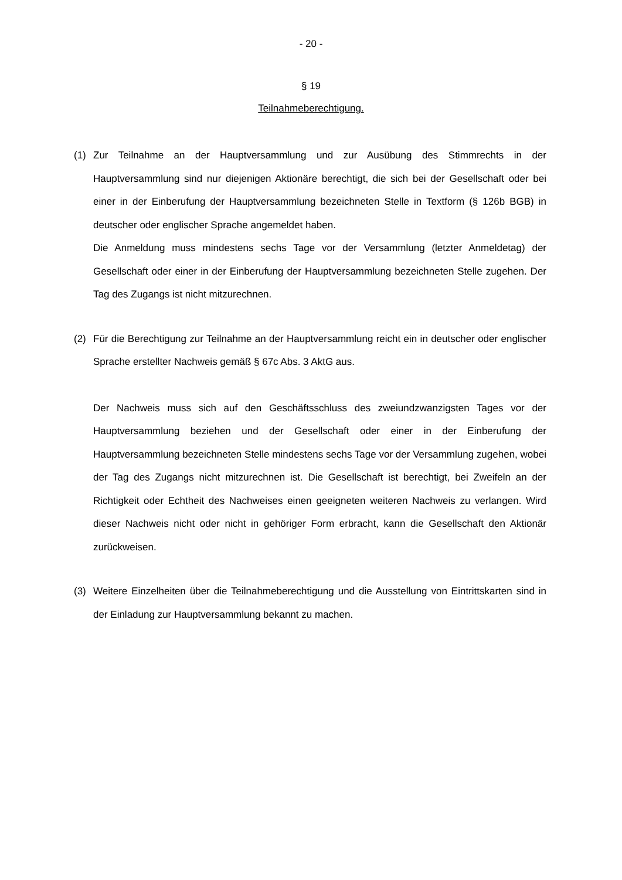- 20 -
§ 19
Teilnahmeberechtigung.
(1) Zur Teilnahme an der Hauptversammlung und zur Ausübung des Stimmrechts in der Hauptversammlung sind nur diejenigen Aktionäre berechtigt, die sich bei der Gesellschaft oder bei einer in der Einberufung der Hauptversammlung bezeichneten Stelle in Textform (§ 126b BGB) in deutscher oder englischer Sprache angemeldet haben.
Die Anmeldung muss mindestens sechs Tage vor der Versammlung (letzter Anmeldetag) der Gesellschaft oder einer in der Einberufung der Hauptversammlung bezeichneten Stelle zugehen. Der Tag des Zugangs ist nicht mitzurechnen.
(2) Für die Berechtigung zur Teilnahme an der Hauptversammlung reicht ein in deutscher oder englischer Sprache erstellter Nachweis gemäß § 67c Abs. 3 AktG aus.
Der Nachweis muss sich auf den Geschäftsschluss des zweiundzwanzigsten Tages vor der Hauptversammlung beziehen und der Gesellschaft oder einer in der Einberufung der Hauptversammlung bezeichneten Stelle mindestens sechs Tage vor der Versammlung zugehen, wobei der Tag des Zugangs nicht mitzurechnen ist. Die Gesellschaft ist berechtigt, bei Zweifeln an der Richtigkeit oder Echtheit des Nachweises einen geeigneten weiteren Nachweis zu verlangen. Wird dieser Nachweis nicht oder nicht in gehöriger Form erbracht, kann die Gesellschaft den Aktionär zurückweisen.
(3) Weitere Einzelheiten über die Teilnahmeberechtigung und die Ausstellung von Eintrittskarten sind in der Einladung zur Hauptversammlung bekannt zu machen.